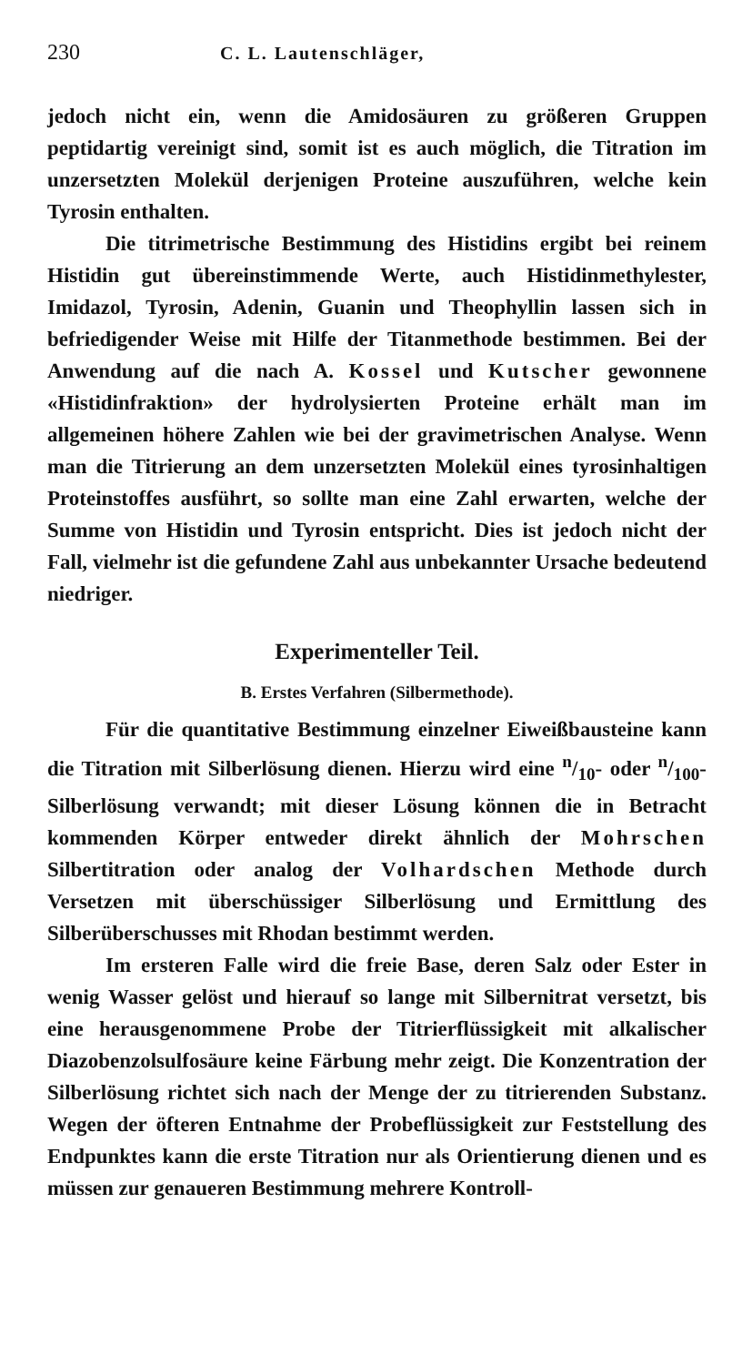230 C. L. Lautenschläger,
jedoch nicht ein, wenn die Amidosäuren zu größeren Gruppen peptidartig vereinigt sind, somit ist es auch möglich, die Titration im unzersetzten Molekül derjenigen Proteine auszuführen, welche kein Tyrosin enthalten.
Die titrimetrische Bestimmung des Histidins ergibt bei reinem Histidin gut übereinstimmende Werte, auch Histidinmethylester, Imidazol, Tyrosin, Adenin, Guanin und Theophyllin lassen sich in befriedigender Weise mit Hilfe der Titanmethode bestimmen. Bei der Anwendung auf die nach A. Kossel und Kutscher gewonnene «Histidinfraktion» der hydrolysierten Proteine erhält man im allgemeinen höhere Zahlen wie bei der gravimetrischen Analyse. Wenn man die Titrierung an dem unzersetzten Molekül eines tyrosinhaltigen Proteinstoffes ausführt, so sollte man eine Zahl erwarten, welche der Summe von Histidin und Tyrosin entspricht. Dies ist jedoch nicht der Fall, vielmehr ist die gefundene Zahl aus unbekannter Ursache bedeutend niedriger.
Experimenteller Teil.
B. Erstes Verfahren (Silbermethode).
Für die quantitative Bestimmung einzelner Eiweißbausteine kann die Titration mit Silberlösung dienen. Hierzu wird eine n/10- oder n/100-Silberlösung verwandt; mit dieser Lösung können die in Betracht kommenden Körper entweder direkt ähnlich der Mohrschen Silbertitration oder analog der Volhardschen Methode durch Versetzen mit überschüssiger Silberlösung und Ermittlung des Silberüberschusses mit Rhodan bestimmt werden.
Im ersteren Falle wird die freie Base, deren Salz oder Ester in wenig Wasser gelöst und hierauf so lange mit Silbernitrat versetzt, bis eine herausgenommene Probe der Titrierflüssigkeit mit alkalischer Diazobenzolsulfosäure keine Färbung mehr zeigt. Die Konzentration der Silberlösung richtet sich nach der Menge der zu titrierenden Substanz. Wegen der öfteren Entnahme der Probeflüssigkeit zur Feststellung des Endpunktes kann die erste Titration nur als Orientierung dienen und es müssen zur genaueren Bestimmung mehrere Kontroll-